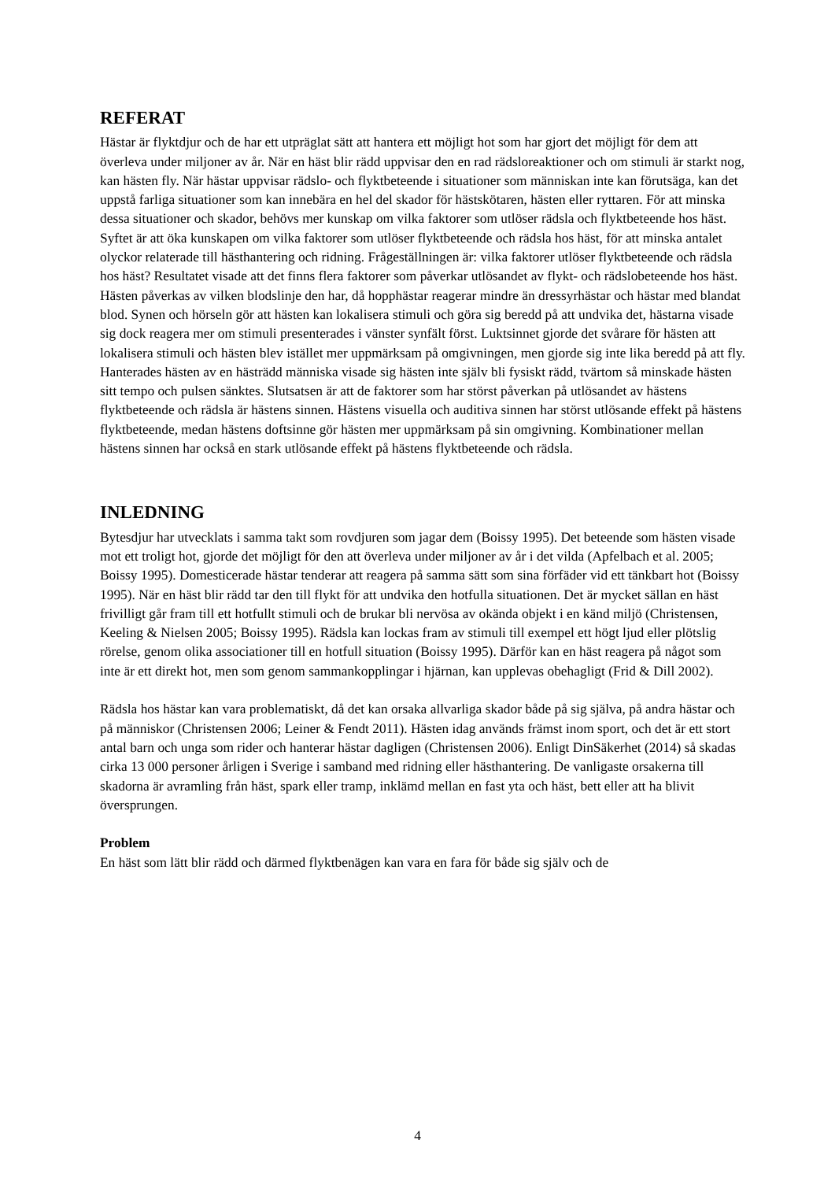REFERAT
Hästar är flyktdjur och de har ett utpräglat sätt att hantera ett möjligt hot som har gjort det möjligt för dem att överleva under miljoner av år. När en häst blir rädd uppvisar den en rad rädsloreaktioner och om stimuli är starkt nog, kan hästen fly. När hästar uppvisar rädslo- och flyktbeteende i situationer som människan inte kan förutsäga, kan det uppstå farliga situationer som kan innebära en hel del skador för hästskötaren, hästen eller ryttaren. För att minska dessa situationer och skador, behövs mer kunskap om vilka faktorer som utlöser rädsla och flyktbeteende hos häst. Syftet är att öka kunskapen om vilka faktorer som utlöser flyktbeteende och rädsla hos häst, för att minska antalet olyckor relaterade till hästhantering och ridning. Frågeställningen är: vilka faktorer utlöser flyktbeteende och rädsla hos häst? Resultatet visade att det finns flera faktorer som påverkar utlösandet av flykt- och rädslobeteende hos häst. Hästen påverkas av vilken blodslinje den har, då hopphästar reagerar mindre än dressyrhästar och hästar med blandat blod. Synen och hörseln gör att hästen kan lokalisera stimuli och göra sig beredd på att undvika det, hästarna visade sig dock reagera mer om stimuli presenterades i vänster synfält först. Luktsinnet gjorde det svårare för hästen att lokalisera stimuli och hästen blev istället mer uppmärksam på omgivningen, men gjorde sig inte lika beredd på att fly. Hanterades hästen av en hästrädd människa visade sig hästen inte själv bli fysiskt rädd, tvärtom så minskade hästen sitt tempo och pulsen sänktes. Slutsatsen är att de faktorer som har störst påverkan på utlösandet av hästens flyktbeteende och rädsla är hästens sinnen. Hästens visuella och auditiva sinnen har störst utlösande effekt på hästens flyktbeteende, medan hästens doftsinne gör hästen mer uppmärksam på sin omgivning. Kombinationer mellan hästens sinnen har också en stark utlösande effekt på hästens flyktbeteende och rädsla.
INLEDNING
Bytesdjur har utvecklats i samma takt som rovdjuren som jagar dem (Boissy 1995). Det beteende som hästen visade mot ett troligt hot, gjorde det möjligt för den att överleva under miljoner av år i det vilda (Apfelbach et al. 2005; Boissy 1995). Domesticerade hästar tenderar att reagera på samma sätt som sina förfäder vid ett tänkbart hot (Boissy 1995). När en häst blir rädd tar den till flykt för att undvika den hotfulla situationen. Det är mycket sällan en häst frivilligt går fram till ett hotfullt stimuli och de brukar bli nervösa av okända objekt i en känd miljö (Christensen, Keeling & Nielsen 2005; Boissy 1995). Rädsla kan lockas fram av stimuli till exempel ett högt ljud eller plötslig rörelse, genom olika associationer till en hotfull situation (Boissy 1995). Därför kan en häst reagera på något som inte är ett direkt hot, men som genom sammankopplingar i hjärnan, kan upplevas obehagligt (Frid & Dill 2002).
Rädsla hos hästar kan vara problematiskt, då det kan orsaka allvarliga skador både på sig själva, på andra hästar och på människor (Christensen 2006; Leiner & Fendt 2011). Hästen idag används främst inom sport, och det är ett stort antal barn och unga som rider och hanterar hästar dagligen (Christensen 2006). Enligt DinSäkerhet (2014) så skadas cirka 13 000 personer årligen i Sverige i samband med ridning eller hästhantering. De vanligaste orsakerna till skadorna är avramling från häst, spark eller tramp, inklämd mellan en fast yta och häst, bett eller att ha blivit översprungen.
Problem
En häst som lätt blir rädd och därmed flyktbenägen kan vara en fara för både sig själv och de
4